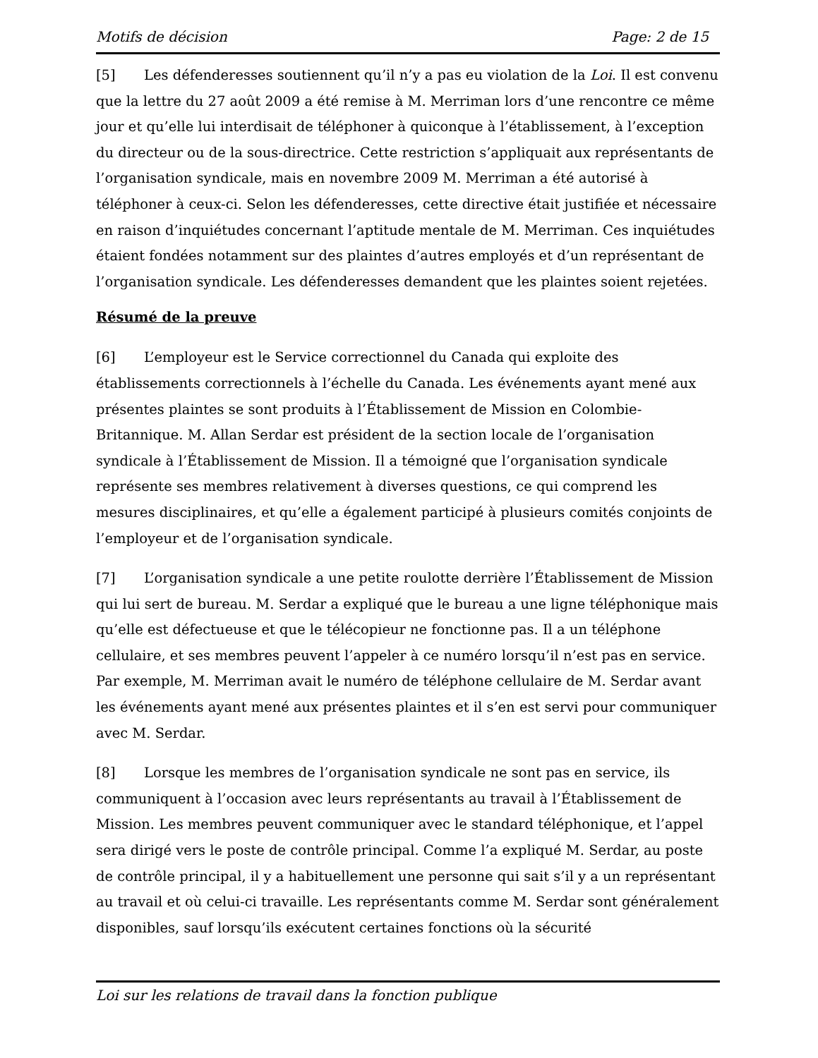Motifs de décision Page: 2 de 15
[5] Les défenderesses soutiennent qu’il n’y a pas eu violation de la Loi. Il est convenu que la lettre du 27 août 2009 a été remise à M. Merriman lors d’une rencontre ce même jour et qu’elle lui interdisait de téléphoner à quiconque à l’établissement, à l’exception du directeur ou de la sous-directrice. Cette restriction s’appliquait aux représentants de l’organisation syndicale, mais en novembre 2009 M. Merriman a été autorisé à téléphoner à ceux-ci. Selon les défenderesses, cette directive était justifiée et nécessaire en raison d’inquiétudes concernant l’aptitude mentale de M. Merriman. Ces inquiétudes étaient fondées notamment sur des plaintes d’autres employés et d’un représentant de l’organisation syndicale. Les défenderesses demandent que les plaintes soient rejetées.
Résumé de la preuve
[6] L’employeur est le Service correctionnel du Canada qui exploite des établissements correctionnels à l’échelle du Canada. Les événements ayant mené aux présentes plaintes se sont produits à l’Établissement de Mission en Colombie-Britannique. M. Allan Serdar est président de la section locale de l’organisation syndicale à l’Établissement de Mission. Il a témoigné que l’organisation syndicale représente ses membres relativement à diverses questions, ce qui comprend les mesures disciplinaires, et qu’elle a également participé à plusieurs comités conjoints de l’employeur et de l’organisation syndicale.
[7] L’organisation syndicale a une petite roulotte derrière l’Établissement de Mission qui lui sert de bureau. M. Serdar a expliqué que le bureau a une ligne téléphonique mais qu’elle est défectueuse et que le télécopieur ne fonctionne pas. Il a un téléphone cellulaire, et ses membres peuvent l’appeler à ce numéro lorsqu’il n’est pas en service. Par exemple, M. Merriman avait le numéro de téléphone cellulaire de M. Serdar avant les événements ayant mené aux présentes plaintes et il s’en est servi pour communiquer avec M. Serdar.
[8] Lorsque les membres de l’organisation syndicale ne sont pas en service, ils communiquent à l’occasion avec leurs représentants au travail à l’Établissement de Mission. Les membres peuvent communiquer avec le standard téléphonique, et l’appel sera dirigé vers le poste de contrôle principal. Comme l’a expliqué M. Serdar, au poste de contrôle principal, il y a habituellement une personne qui sait s’il y a un représentant au travail et où celui-ci travaille. Les représentants comme M. Serdar sont généralement disponibles, sauf lorsqu’ils exécutent certaines fonctions où la sécurité
Loi sur les relations de travail dans la fonction publique